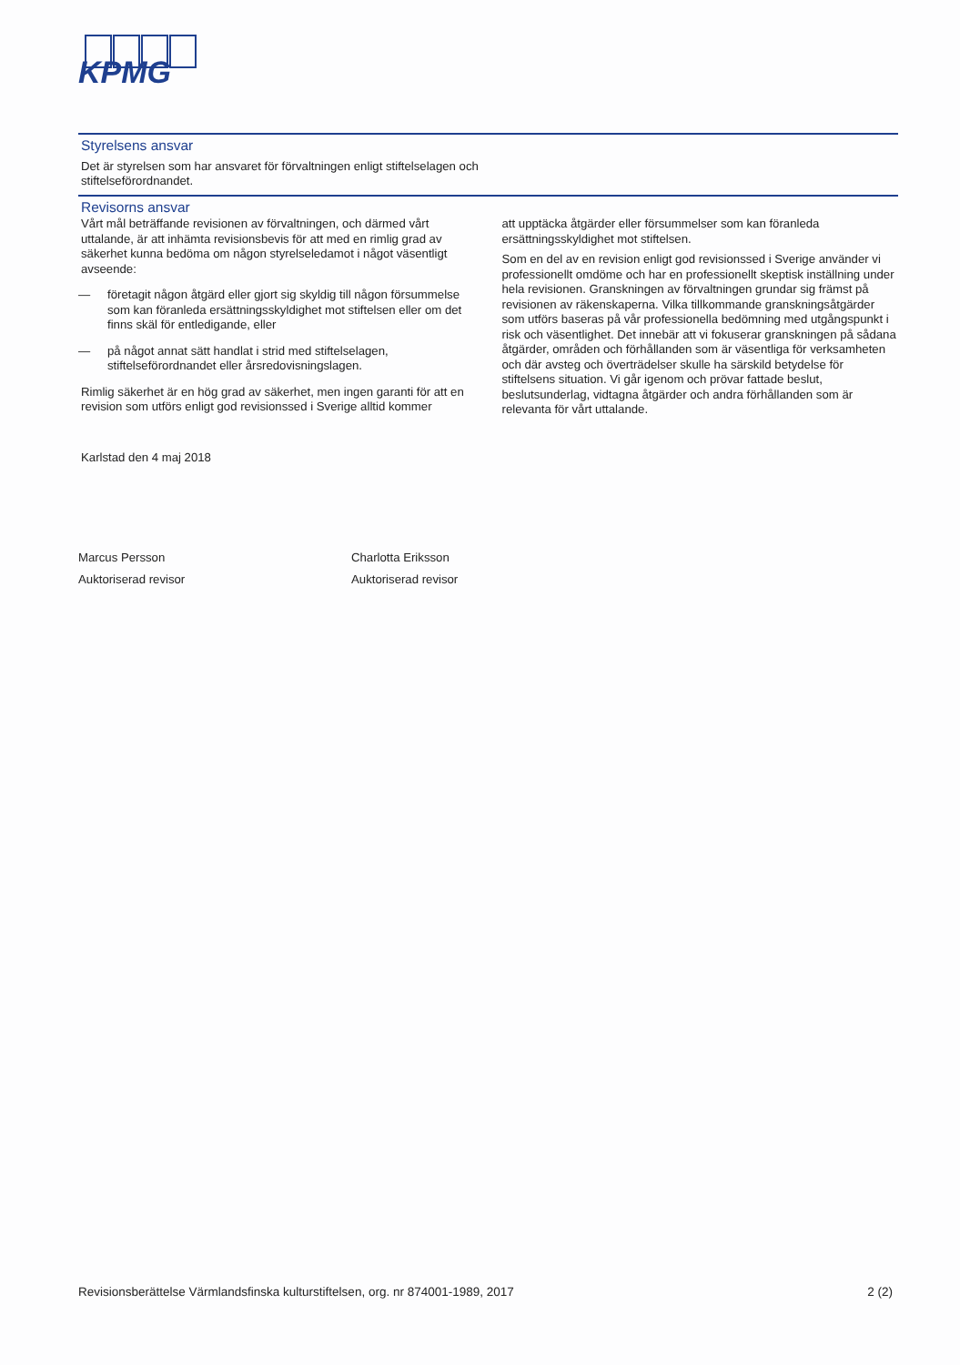KPMG
Styrelsens ansvar
Det är styrelsen som har ansvaret för förvaltningen enligt stiftelselagen och stiftelseförordnandet.
Revisorns ansvar
Vårt mål beträffande revisionen av förvaltningen, och därmed vårt uttalande, är att inhämta revisionsbevis för att med en rimlig grad av säkerhet kunna bedöma om någon styrelseledamot i något väsentligt avseende:
— företagit någon åtgärd eller gjort sig skyldig till någon försummelse som kan föranleda ersättningsskyldighet mot stiftelsen eller om det finns skäl för entledigande, eller
— på något annat sätt handlat i strid med stiftelselagen, stiftelseförordnandet eller årsredovisningslagen.
Rimlig säkerhet är en hög grad av säkerhet, men ingen garanti för att en revision som utförs enligt god revisionssed i Sverige alltid kommer
att upptäcka åtgärder eller försummelser som kan föranleda ersättningsskyldighet mot stiftelsen.
Som en del av en revision enligt god revisionssed i Sverige använder vi professionellt omdöme och har en professionellt skeptisk inställning under hela revisionen. Granskningen av förvaltningen grundar sig främst på revisionen av räkenskaperna. Vilka tillkommande granskningsåtgärder som utförs baseras på vår professionella bedömning med utgångspunkt i risk och väsentlighet. Det innebär att vi fokuserar granskningen på sådana åtgärder, områden och förhållanden som är väsentliga för verksamheten och där avsteg och överträdelser skulle ha särskild betydelse för stiftelsens situation. Vi går igenom och prövar fattade beslut, beslutsunderlag, vidtagna åtgärder och andra förhållanden som är relevanta för vårt uttalande.
Karlstad den 4 maj 2018
Marcus Persson
Auktoriserad revisor
Charlotta Eriksson
Auktoriserad revisor
Revisionsberättelse Värmlandsfinska kulturstiftelsen, org. nr 874001-1989, 2017 2 (2)